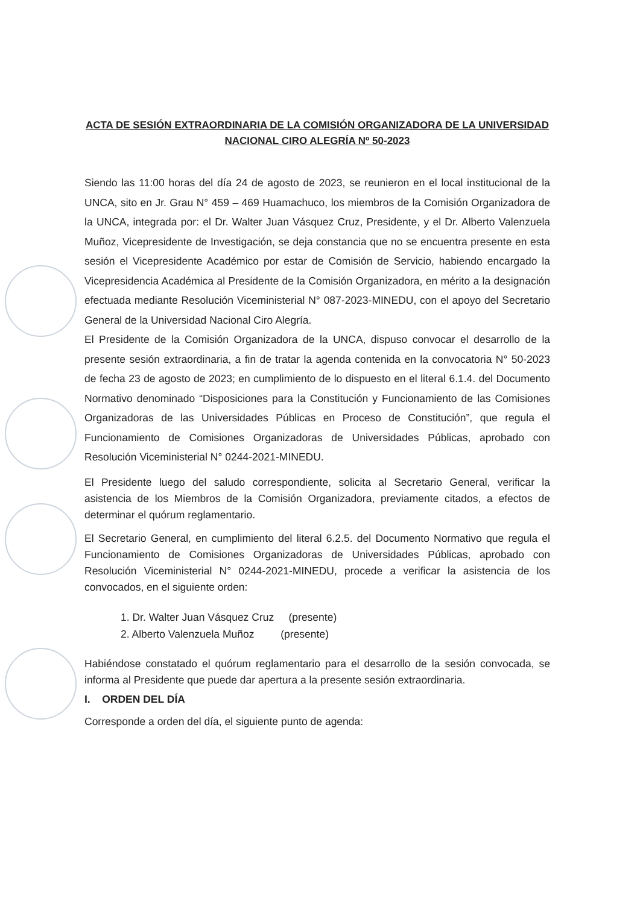ACTA DE SESIÓN EXTRAORDINARIA DE LA COMISIÓN ORGANIZADORA DE LA UNIVERSIDAD NACIONAL CIRO ALEGRÍA Nº 50-2023
Siendo las 11:00 horas del día 24 de agosto de 2023, se reunieron en el local institucional de la UNCA, sito en Jr. Grau N° 459 – 469 Huamachuco, los miembros de la Comisión Organizadora de la UNCA, integrada por: el Dr. Walter Juan Vásquez Cruz, Presidente, y el Dr. Alberto Valenzuela Muñoz, Vicepresidente de Investigación, se deja constancia que no se encuentra presente en esta sesión el Vicepresidente Académico por estar de Comisión de Servicio, habiendo encargado la Vicepresidencia Académica al Presidente de la Comisión Organizadora, en mérito a la designación efectuada mediante Resolución Viceministerial N° 087-2023-MINEDU, con el apoyo del Secretario General de la Universidad Nacional Ciro Alegría.
El Presidente de la Comisión Organizadora de la UNCA, dispuso convocar el desarrollo de la presente sesión extraordinaria, a fin de tratar la agenda contenida en la convocatoria N° 50-2023 de fecha 23 de agosto de 2023; en cumplimiento de lo dispuesto en el literal 6.1.4. del Documento Normativo denominado “Disposiciones para la Constitución y Funcionamiento de las Comisiones Organizadoras de las Universidades Públicas en Proceso de Constitución”, que regula el Funcionamiento de Comisiones Organizadoras de Universidades Públicas, aprobado con Resolución Viceministerial N° 0244-2021-MINEDU.
El Presidente luego del saludo correspondiente, solicita al Secretario General, verificar la asistencia de los Miembros de la Comisión Organizadora, previamente citados, a efectos de determinar el quórum reglamentario.
El Secretario General, en cumplimiento del literal 6.2.5. del Documento Normativo que regula el Funcionamiento de Comisiones Organizadoras de Universidades Públicas, aprobado con Resolución Viceministerial N° 0244-2021-MINEDU, procede a verificar la asistencia de los convocados, en el siguiente orden:
1. Dr. Walter Juan Vásquez Cruz (presente)
2. Alberto Valenzuela Muñoz (presente)
Habiéndose constatado el quórum reglamentario para el desarrollo de la sesión convocada, se informa al Presidente que puede dar apertura a la presente sesión extraordinaria.
I. ORDEN DEL DÍA
Corresponde a orden del día, el siguiente punto de agenda: